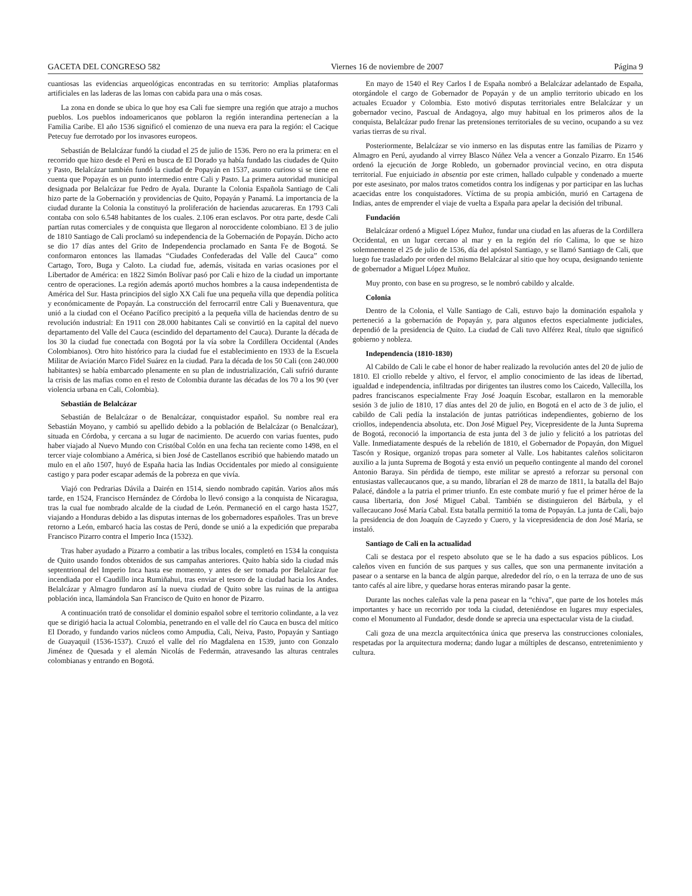GACETA DEL CONGRESO 582 Viernes 16 de noviembre de 2007 Página 9
cuantiosas las evidencias arqueológicas encontradas en su territorio: Amplias plataformas artificiales en las laderas de las lomas con cabida para una o más cosas.
La zona en donde se ubica lo que hoy esa Cali fue siempre una región que atrajo a muchos pueblos. Los pueblos indoamericanos que poblaron la región interandina pertenecían a la Familia Caribe. El año 1536 significó el comienzo de una nueva era para la región: el Cacique Petecuy fue derrotado por los invasores europeos.
Sebastián de Belalcázar fundó la ciudad el 25 de julio de 1536. Pero no era la primera: en el recorrido que hizo desde el Perú en busca de El Dorado ya había fundado las ciudades de Quito y Pasto, Belalcázar también fundó la ciudad de Popayán en 1537, asunto curioso si se tiene en cuenta que Popayán es un punto intermedio entre Cali y Pasto. La primera autoridad municipal designada por Belalcázar fue Pedro de Ayala. Durante la Colonia Española Santiago de Cali hizo parte de la Gobernación y providencias de Quito, Popayán y Panamá. La importancia de la ciudad durante la Colonia la constituyó la proliferación de haciendas azucareras. En 1793 Cali contaba con solo 6.548 habitantes de los cuales. 2.106 eran esclavos. Por otra parte, desde Cali partían rutas comerciales y de conquista que llegaron al noroccidente colombiano. El 3 de julio de 1810 Santiago de Cali proclamó su independencia de la Gobernación de Popayán. Dicho acto se dio 17 días antes del Grito de Independencia proclamado en Santa Fe de Bogotá. Se conformaron entonces las llamadas “Ciudades Confederadas del Valle del Cauca” como Cartago, Toro, Buga y Caloto. La ciudad fue, además, visitada en varias ocasiones por el Libertador de América: en 1822 Simón Bolívar pasó por Cali e hizo de la ciudad un importante centro de operaciones. La región además aportó muchos hombres a la causa independentista de América del Sur. Hasta principios del siglo XX Cali fue una pequeña villa que dependía política y económicamente de Popayán. La construcción del ferrocarril entre Cali y Buenaventura, que unió a la ciudad con el Océano Pacífico precipitó a la pequeña villa de haciendas dentro de su revolución industrial: En 1911 con 28.000 habitantes Cali se convirtió en la capital del nuevo departamento del Valle del Cauca (escindido del departamento del Cauca). Durante la década de los 30 la ciudad fue conectada con Bogotá por la vía sobre la Cordillera Occidental (Andes Colombianos). Otro hito histórico para la ciudad fue el establecimiento en 1933 de la Escuela Militar de Aviación Marco Fidel Suárez en la ciudad. Para la década de los 50 Cali (con 240.000 habitantes) se había embarcado plenamente en su plan de industrialización, Cali sufrió durante la crisis de las mafias como en el resto de Colombia durante las décadas de los 70 a los 90 (ver violencia urbana en Cali, Colombia).
Sebastián de Belalcázar
Sebastián de Belalcázar o de Benalcázar, conquistador español. Su nombre real era Sebastián Moyano, y cambió su apellido debido a la población de Belalcázar (o Benalcázar), situada en Córdoba, y cercana a su lugar de nacimiento. De acuerdo con varias fuentes, pudo haber viajado al Nuevo Mundo con Cristóbal Colón en una fecha tan reciente como 1498, en el tercer viaje colombiano a América, si bien José de Castellanos escribió que habiendo matado un mulo en el año 1507, huyó de España hacia las Indias Occidentales por miedo al consiguiente castigo y para poder escapar además de la pobreza en que vivía.
Viajó con Pedrarias Dávila a Dairén en 1514, siendo nombrado capitán. Varios años más tarde, en 1524, Francisco Hernández de Córdoba lo llevó consigo a la conquista de Nicaragua, tras la cual fue nombrado alcalde de la ciudad de León. Permaneció en el cargo hasta 1527, viajando a Honduras debido a las disputas internas de los gobernadores españoles. Tras un breve retorno a León, embarcó hacia las costas de Perú, donde se unió a la expedición que preparaba Francisco Pizarro contra el Imperio Inca (1532).
Tras haber ayudado a Pizarro a combatir a las tribus locales, completó en 1534 la conquista de Quito usando fondos obtenidos de sus campañas anteriores. Quito había sido la ciudad más septentrional del Imperio Inca hasta ese momento, y antes de ser tomada por Belalcázar fue incendiada por el Caudillo inca Rumiñahui, tras enviar el tesoro de la ciudad hacia los Andes. Belalcázar y Almagro fundaron así la nueva ciudad de Quito sobre las ruinas de la antigua población inca, llamándola San Francisco de Quito en honor de Pizarro.
A continuación trató de consolidar el dominio español sobre el territorio colindante, a la vez que se dirigió hacia la actual Colombia, penetrando en el valle del río Cauca en busca del mítico El Dorado, y fundando varios núcleos como Ampudia, Cali, Neiva, Pasto, Popayán y Santiago de Guayaquil (1536-1537). Cruzó el valle del río Magdalena en 1539, junto con Gonzalo Jiménez de Quesada y el alemán Nicolás de Federmán, atravesando las alturas centrales colombianas y entrando en Bogotá.
En mayo de 1540 el Rey Carlos I de España nombró a Belalcázar adelantado de España, otorgándole el cargo de Gobernador de Popayán y de un amplio territorio ubicado en los actuales Ecuador y Colombia. Esto motivó disputas territoriales entre Belalcázar y un gobernador vecino, Pascual de Andagoya, algo muy habitual en los primeros años de la conquista, Belalcázar pudo frenar las pretensiones territoriales de su vecino, ocupando a su vez varias tierras de su rival.
Posteriormente, Belalcázar se vio inmerso en las disputas entre las familias de Pizarro y Almagro en Perú, ayudando al virrey Blasco Núñez Vela a vencer a Gonzalo Pizarro. En 1546 ordenó la ejecución de Jorge Robledo, un gobernador provincial vecino, en otra disputa territorial. Fue enjuiciado in absentia por este crimen, hallado culpable y condenado a muerte por este asesinato, por malos tratos cometidos contra los indígenas y por participar en las luchas acaecidas entre los conquistadores. Víctima de su propia ambición, murió en Cartagena de Indias, antes de emprender el viaje de vuelta a España para apelar la decisión del tribunal.
Fundación
Belalcázar ordenó a Miguel López Muñoz, fundar una ciudad en las afueras de la Cordillera Occidental, en un lugar cercano al mar y en la región del río Calima, lo que se hizo solemnemente el 25 de julio de 1536, día del apóstol Santiago, y se llamó Santiago de Cali, que luego fue trasladado por orden del mismo Belalcázar al sitio que hoy ocupa, designando teniente de gobernador a Miguel López Muñoz.
Muy pronto, con base en su progreso, se le nombró cabildo y alcalde.
Colonia
Dentro de la Colonia, el Valle Santiago de Cali, estuvo bajo la dominación española y perteneció a la gobernación de Popayán y, para algunos efectos especialmente judiciales, dependió de la presidencia de Quito. La ciudad de Cali tuvo Alférez Real, título que significó gobierno y nobleza.
Independencia (1810-1830)
Al Cabildo de Cali le cabe el honor de haber realizado la revolución antes del 20 de julio de 1810. El criollo rebelde y altivo, el fervor, el amplio conocimiento de las ideas de libertad, igualdad e independencia, infiltradas por dirigentes tan ilustres como los Caicedo, Vallecilla, los padres franciscanos especialmente Fray José Joaquín Escobar, estallaron en la memorable sesión 3 de julio de 1810, 17 días antes del 20 de julio, en Bogotá en el acto de 3 de julio, el cabildo de Cali pedía la instalación de juntas patrióticas independientes, gobierno de los criollos, independencia absoluta, etc. Don José Miguel Pey, Vicepresidente de la Junta Suprema de Bogotá, reconoció la importancia de esta junta del 3 de julio y felicitó a los patriotas del Valle. Inmediatamente después de la rebelión de 1810, el Gobernador de Popayán, don Miguel Tascón y Rosique, organizó tropas para someter al Valle. Los habitantes caleños solicitaron auxilio a la junta Suprema de Bogotá y esta envió un pequeño contingente al mando del coronel Antonio Baraya. Sin pérdida de tiempo, este militar se aprestó a reforzar su personal con entusiastas vallecaucanos que, a su mando, librarían el 28 de marzo de 1811, la batalla del Bajo Palacé, dándole a la patria el primer triunfo. En este combate murió y fue el primer héroe de la causa libertaria, don José Miguel Cabal. También se distinguieron del Bárbula, y el vallecaucano José María Cabal. Esta batalla permitió la toma de Popayán. La junta de Cali, bajo la presidencia de don Joaquín de Cayzedo y Cuero, y la vicepresidencia de don José María, se instaló.
Santiago de Cali en la actualidad
Cali se destaca por el respeto absoluto que se le ha dado a sus espacios públicos. Los caleños viven en función de sus parques y sus calles, que son una permanente invitación a pasear o a sentarse en la banca de algún parque, alrededor del río, o en la terraza de uno de sus tanto cafés al aire libre, y quedarse horas enteras mirando pasar la gente.
Durante las noches caleñas vale la pena pasear en la “chiva”, que parte de los hoteles más importantes y hace un recorrido por toda la ciudad, deteniéndose en lugares muy especiales, como el Monumento al Fundador, desde donde se aprecia una espectacular vista de la ciudad.
Cali goza de una mezcla arquitectónica única que preserva las construcciones coloniales, respetadas por la arquitectura moderna; dando lugar a múltiples de descanso, entretenimiento y cultura.